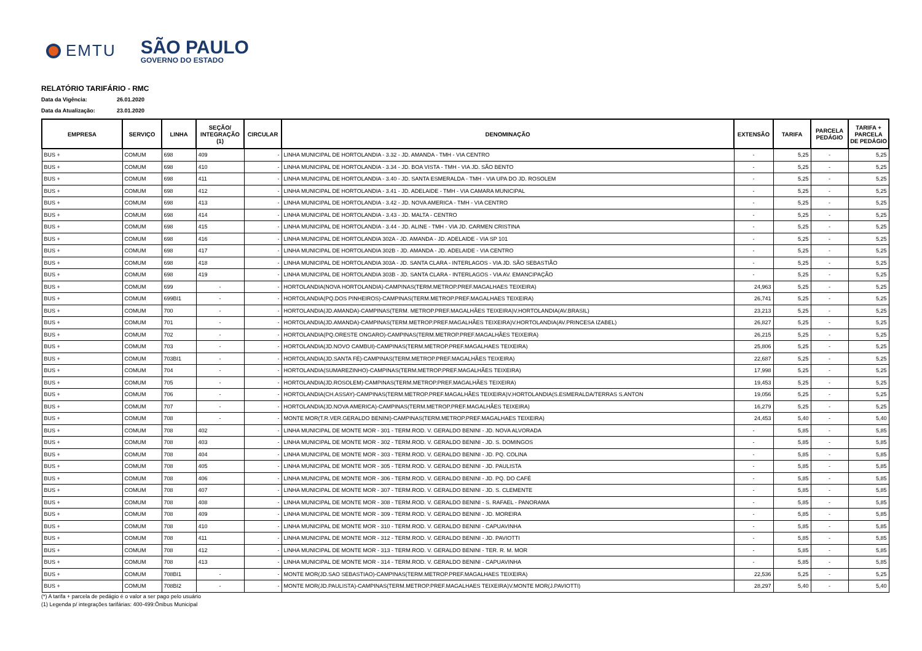EMTU
SÃO PAULO
GOVERNO DO ESTADO
RELATÓRIO TARIFÁRIO - RMC
Data da Vigência: 26.01.2020
Data da Atualização: 23.01.2020
| EMPRESA | SERVIÇO | LINHA | SEÇÃO/ INTEGRAÇÃO (1) | CIRCULAR | DENOMINAÇÃO | EXTENSÃO | TARIFA | PARCELA PEDÁGIO | TARIFA + PARCELA DE PEDÁGIO |
| --- | --- | --- | --- | --- | --- | --- | --- | --- | --- |
| BUS + | COMUM | 698 | 409 | - | LINHA MUNICIPAL DE HORTOLANDIA - 3.32 - JD. AMANDA - TMH - VIA CENTRO | - | 5,25 | - | 5,25 |
| BUS + | COMUM | 698 | 410 | - | LINHA MUNICIPAL DE HORTOLANDIA - 3.34 - JD. BOA VISTA - TMH - VIA JD. SÃO BENTO | - | 5,25 | - | 5,25 |
| BUS + | COMUM | 698 | 411 | - | LINHA MUNICIPAL DE HORTOLANDIA - 3.40 - JD. SANTA ESMERALDA - TMH - VIA UPA DO JD. ROSOLEM | - | 5,25 | - | 5,25 |
| BUS + | COMUM | 698 | 412 | - | LINHA MUNICIPAL DE HORTOLANDIA - 3.41 - JD. ADELAIDE - TMH - VIA CAMARA MUNICIPAL | - | 5,25 | - | 5,25 |
| BUS + | COMUM | 698 | 413 | - | LINHA MUNICIPAL DE HORTOLANDIA - 3.42 - JD. NOVA AMERICA - TMH - VIA CENTRO | - | 5,25 | - | 5,25 |
| BUS + | COMUM | 698 | 414 | - | LINHA MUNICIPAL DE HORTOLANDIA - 3.43 - JD. MALTA - CENTRO | - | 5,25 | - | 5,25 |
| BUS + | COMUM | 698 | 415 | - | LINHA MUNICIPAL DE HORTOLANDIA - 3.44 - JD. ALINE - TMH - VIA JD. CARMEN CRISTINA | - | 5,25 | - | 5,25 |
| BUS + | COMUM | 698 | 416 | - | LINHA MUNICIPAL DE HORTOLANDIA 302A - JD. AMANDA - JD. ADELAIDE - VIA SP 101 | - | 5,25 | - | 5,25 |
| BUS + | COMUM | 698 | 417 | - | LINHA MUNICIPAL DE HORTOLANDIA 302B - JD. AMANDA - JD. ADELAIDE - VIA CENTRO | - | 5,25 | - | 5,25 |
| BUS + | COMUM | 698 | 418 | - | LINHA MUNICIPAL DE HORTOLANDIA 303A - JD. SANTA CLARA - INTERLAGOS - VIA JD. SÃO SEBASTIÃO | - | 5,25 | - | 5,25 |
| BUS + | COMUM | 698 | 419 | - | LINHA MUNICIPAL DE HORTOLANDIA 303B - JD. SANTA CLARA - INTERLAGOS - VIA AV. EMANCIPAÇÃO | - | 5,25 | - | 5,25 |
| BUS + | COMUM | 699 | - | - | HORTOLANDIA(NOVA HORTOLANDIA)-CAMPINAS(TERM.METROP.PREF.MAGALHAES TEIXEIRA) | 24,963 | 5,25 | - | 5,25 |
| BUS + | COMUM | 699BI1 | - | - | HORTOLANDIA(PQ.DOS PINHEIROS)-CAMPINAS(TERM.METROP.PREF.MAGALHAES TEIXEIRA) | 26,741 | 5,25 | - | 5,25 |
| BUS + | COMUM | 700 | - | - | HORTOLANDIA(JD.AMANDA)-CAMPINAS(TERM. METROP.PREF.MAGALHÃES TEIXEIRA)V.HORTOLANDIA(AV.BRASIL) | 23,213 | 5,25 | - | 5,25 |
| BUS + | COMUM | 701 | - | - | HORTOLANDIA(JD.AMANDA)-CAMPINAS(TERM.METROP.PREF.MAGALHÃES TEIXEIRA)V.HORTOLANDIA(AV.PRINCESA IZABEL) | 26,827 | 5,25 | - | 5,25 |
| BUS + | COMUM | 702 | - | - | HORTOLANDIA(PQ.ORESTE ONGARO)-CAMPINAS(TERM.METROP.PREF.MAGALHÃES TEIXEIRA) | 26,215 | 5,25 | - | 5,25 |
| BUS + | COMUM | 703 | - | - | HORTOLANDIA(JD.NOVO CAMBUI)-CAMPINAS(TERM.METROP.PREF.MAGALHAES TEIXEIRA) | 25,806 | 5,25 | - | 5,25 |
| BUS + | COMUM | 703BI1 | - | - | HORTOLANDIA(JD.SANTA FÉ)-CAMPINAS(TERM.METROP.PREF.MAGALHÃES TEIXEIRA) | 22,687 | 5,25 | - | 5,25 |
| BUS + | COMUM | 704 | - | - | HORTOLANDIA(SUMAREZINHO)-CAMPINAS(TERM.METROP.PREF.MAGALHÃES TEIXEIRA) | 17,998 | 5,25 | - | 5,25 |
| BUS + | COMUM | 705 | - | - | HORTOLANDIA(JD.ROSOLEM)-CAMPINAS(TERM.METROP.PREF.MAGALHÃES TEIXEIRA) | 19,453 | 5,25 | - | 5,25 |
| BUS + | COMUM | 706 | - | - | HORTOLANDIA(CH.ASSAY)-CAMPINAS(TERM.METROP.PREF.MAGALHÃES TEIXEIRA)V.HORTOLANDIA(S.ESMERALDA/TERRAS S.ANTON | 19,056 | 5,25 | - | 5,25 |
| BUS + | COMUM | 707 | - | - | HORTOLANDIA(JD.NOVA AMERICA)-CAMPINAS(TERM.METROP.PREF.MAGALHÃES TEIXEIRA) | 16,279 | 5,25 | - | 5,25 |
| BUS + | COMUM | 708 | - | - | MONTE MOR(T.R.VER.GERALDO BENINI)-CAMPINAS(TERM.METROP.PREF.MAGALHAES TEIXEIRA) | 24,453 | 5,40 | - | 5,40 |
| BUS + | COMUM | 708 | 402 | - | LINHA MUNICIPAL DE MONTE MOR - 301 - TERM.ROD. V. GERALDO BENINI - JD. NOVA ALVORADA | - | 5,85 | - | 5,85 |
| BUS + | COMUM | 708 | 403 | - | LINHA MUNICIPAL DE MONTE MOR - 302 - TERM.ROD. V. GERALDO BENINI - JD. S. DOMINGOS | - | 5,85 | - | 5,85 |
| BUS + | COMUM | 708 | 404 | - | LINHA MUNICIPAL DE MONTE MOR - 303 - TERM.ROD. V. GERALDO BENINI - JD. PQ. COLINA | - | 5,85 | - | 5,85 |
| BUS + | COMUM | 708 | 405 | - | LINHA MUNICIPAL DE MONTE MOR - 305 - TERM.ROD. V. GERALDO BENINI - JD. PAULISTA | - | 5,85 | - | 5,85 |
| BUS + | COMUM | 708 | 406 | - | LINHA MUNICIPAL DE MONTE MOR - 306 - TERM.ROD. V. GERALDO BENINI - JD. PQ. DO CAFÉ | - | 5,85 | - | 5,85 |
| BUS + | COMUM | 708 | 407 | - | LINHA MUNICIPAL DE MONTE MOR - 307 - TERM.ROD. V. GERALDO BENINI - JD. S. CLEMENTE | - | 5,85 | - | 5,85 |
| BUS + | COMUM | 708 | 408 | - | LINHA MUNICIPAL DE MONTE MOR - 308 - TERM.ROD. V. GERALDO BENINI - S. RAFAEL - PANORAMA | - | 5,85 | - | 5,85 |
| BUS + | COMUM | 708 | 409 | - | LINHA MUNICIPAL DE MONTE MOR - 309 - TERM.ROD. V. GERALDO BENINI - JD. MOREIRA | - | 5,85 | - | 5,85 |
| BUS + | COMUM | 708 | 410 | - | LINHA MUNICIPAL DE MONTE MOR - 310 - TERM.ROD. V. GERALDO BENINI - CAPUAVINHA | - | 5,85 | - | 5,85 |
| BUS + | COMUM | 708 | 411 | - | LINHA MUNICIPAL DE MONTE MOR - 312 - TERM.ROD. V. GERALDO BENINI - JD. PAVIOTTI | - | 5,85 | - | 5,85 |
| BUS + | COMUM | 708 | 412 | - | LINHA MUNICIPAL DE MONTE MOR - 313 - TERM.ROD. V. GERALDO BENINI - TER. R. M. MOR | - | 5,85 | - | 5,85 |
| BUS + | COMUM | 708 | 413 | - | LINHA MUNICIPAL DE MONTE MOR - 314 - TERM.ROD. V. GERALDO BENINI - CAPUAVINHA | - | 5,85 | - | 5,85 |
| BUS + | COMUM | 708BI1 | - | - | MONTE MOR(JD.SAO SEBASTIAO)-CAMPINAS(TERM.METROP.PREF.MAGALHAES TEIXEIRA) | 22,536 | 5,25 | - | 5,25 |
| BUS + | COMUM | 708BI2 | - | - | MONTE MOR(JD.PAULISTA)-CAMPINAS(TERM.METROP.PREF.MAGALHAES TEIXEIRA)V.MONTE MOR(J.PAVIOTTI) | 28,297 | 5,40 | - | 5,40 |
(*) A tarifa + parcela de pedágio é o valor a ser pago pelo usuário
(1) Legenda p/ integrações tarifárias: 400-499:Ônibus Municipal